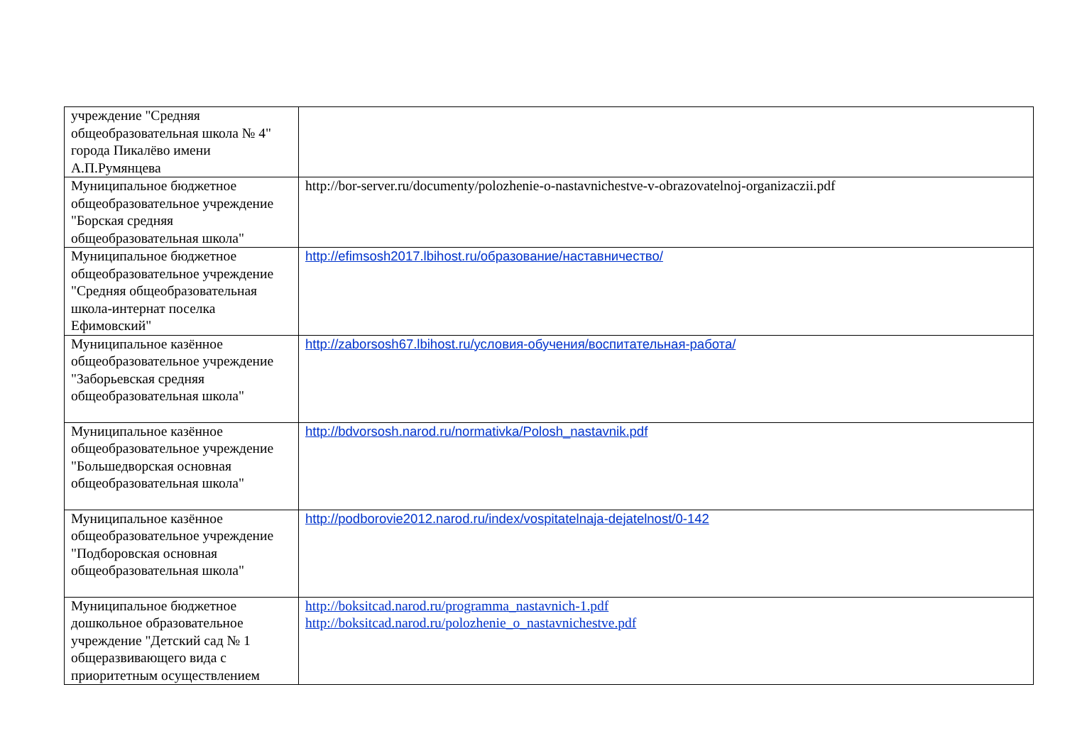| учреждение "Средняя общеобразовательная школа № 4" города Пикалёво имени А.П.Румянцева | |
| Муниципальное бюджетное общеобразовательное учреждение "Борская средняя общеобразовательная школа" | http://bor-server.ru/documenty/polozhenie-o-nastavnichestve-v-obrazovatelnoj-organizaczii.pdf |
| Муниципальное бюджетное общеобразовательное учреждение "Средняя общеобразовательная школа-интернат поселка Ефимовский" | http://efimsosh2017.lbihost.ru/образование/наставничество/ |
| Муниципальное казённое общеобразовательное учреждение "Заборьевская средняя общеобразовательная школа" | http://zaborsosh67.lbihost.ru/условия-обучения/воспитательная-работа/ |
| Муниципальное казённое общеобразовательное учреждение "Большедворская основная общеобразовательная школа" | http://bdvorsosh.narod.ru/normativka/Polosh_nastavnik.pdf |
| Муниципальное казённое общеобразовательное учреждение "Подборовская основная общеобразовательная школа" | http://podborovie2012.narod.ru/index/vospitatelnaja-dejatelnost/0-142 |
| Муниципальное бюджетное дошкольное образовательное учреждение "Детский сад № 1 общеразвивающего вида с приоритетным осуществлением | http://boksitcad.narod.ru/programma_nastavnich-1.pdf http://boksitcad.narod.ru/polozhenie_o_nastavnichestve.pdf |